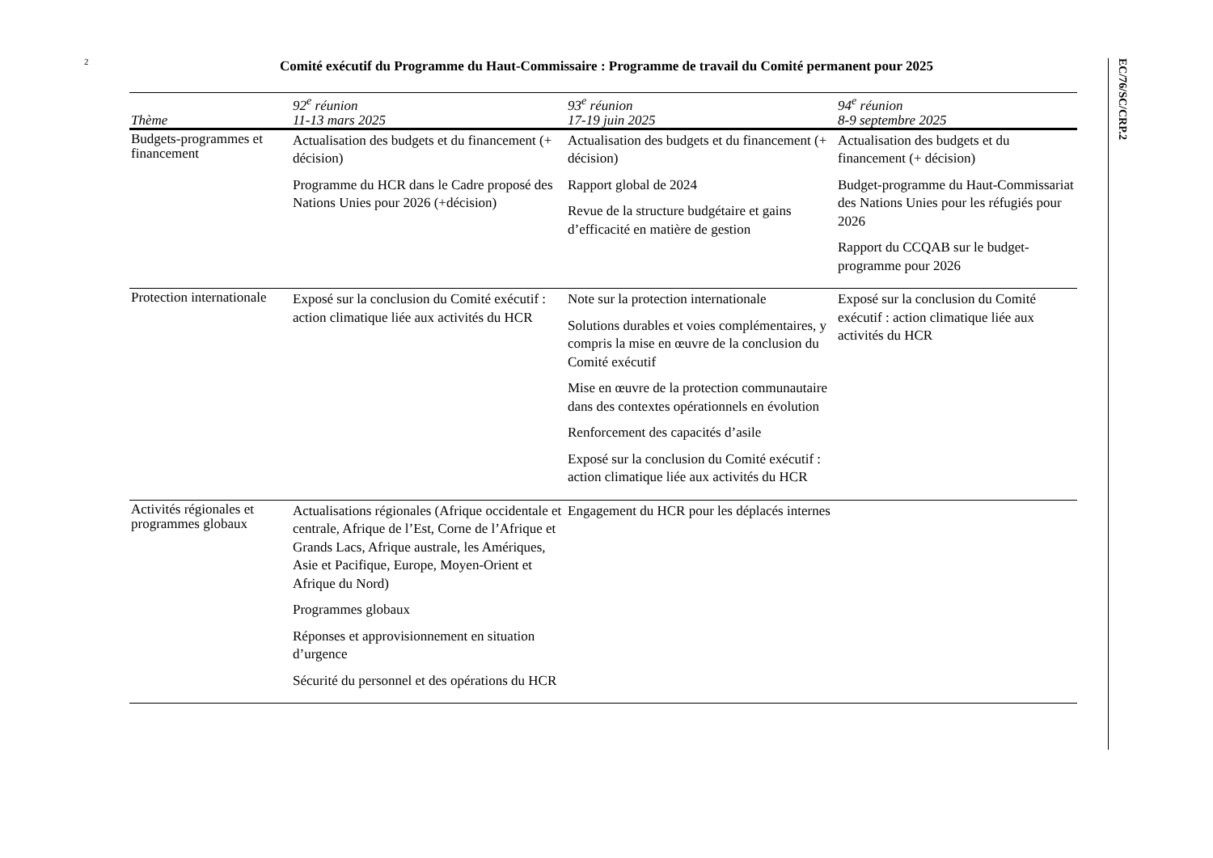2 Comité exécutif du Programme du Haut-Commissaire : Programme de travail du Comité permanent pour 2025
| Thème | 92<sup>e</sup> réunion 11-13 mars 2025 | 93<sup>e</sup> réunion 17-19 juin 2025 | 94<sup>e</sup> réunion 8-9 septembre 2025 |
| --- | --- | --- | --- |
| Budgets-programmes et financement | Actualisation des budgets et du financement (+ décision) Programme du HCR dans le Cadre proposé des Nations Unies pour 2026 (+décision) | Actualisation des budgets et du financement (+ décision) Rapport global de 2024 Revue de la structure budgétaire et gains d’efficacité en matière de gestion | Actualisation des budgets et du financement (+ décision) Budget-programme du Haut-Commissariat des Nations Unies pour les réfugiés pour 2026 Rapport du CCQAB sur le budget-programme pour 2026 |
| Protection internationale | Exposé sur la conclusion du Comité exécutif : action climatique liée aux activités du HCR | Note sur la protection internationale Solutions durables et voies complémentaires, y compris la mise en œuvre de la conclusion du Comité exécutif Mise en œuvre de la protection communautaire dans des contextes opérationnels en évolution Renforcement des capacités d’asile Exposé sur la conclusion du Comité exécutif : action climatique liée aux activités du HCR | Exposé sur la conclusion du Comité exécutif : action climatique liée aux activités du HCR |
| Activités régionales et programmes globaux | Actualisations régionales (Afrique occidentale et centrale, Afrique de l’Est, Corne de l’Afrique et Grands Lacs, Afrique australe, les Amériques, Asie et Pacifique, Europe, Moyen-Orient et Afrique du Nord) Programmes globaux Réponses et approvisionnement en situation d’urgence Sécurité du personnel et des opérations du HCR | Engagement du HCR pour les déplacés internes | |
EC/76/SC/CRP.2